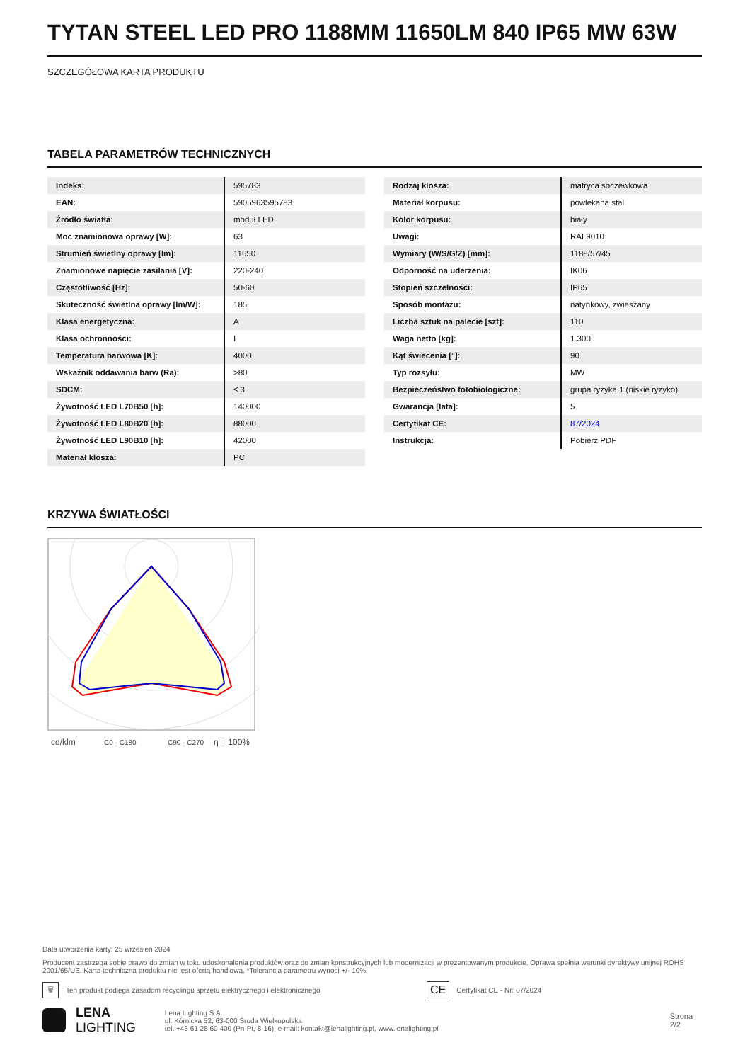TYTAN STEEL LED PRO 1188MM 11650LM 840 IP65 MW 63W
SZCZEGÓŁOWA KARTA PRODUKTU
TABELA PARAMETRÓW TECHNICZNYCH
| Indeks: | 595783 |
| EAN: | 5905963595783 |
| Źródło światła: | moduł LED |
| Moc znamionowa oprawy [W]: | 63 |
| Strumień świetlny oprawy [lm]: | 11650 |
| Znamionowe napięcie zasilania [V]: | 220-240 |
| Częstotliwość [Hz]: | 50-60 |
| Skuteczność świetlna oprawy [lm/W]: | 185 |
| Klasa energetyczna: | A |
| Klasa ochronności: | I |
| Temperatura barwowa [K]: | 4000 |
| Wskaźnik oddawania barw (Ra): | >80 |
| SDCM: | ≤ 3 |
| Żywotność LED L70B50 [h]: | 140000 |
| Żywotność LED L80B20 [h]: | 88000 |
| Żywotność LED L90B10 [h]: | 42000 |
| Materiał klosza: | PC |
| Rodzaj klosza: | matryca soczewkowa |
| Materiał korpusu: | powlekana stal |
| Kolor korpusu: | biały |
| Uwagi: | RAL9010 |
| Wymiary (W/S/G/Z) [mm]: | 1188/57/45 |
| Odporność na uderzenia: | IK06 |
| Stopień szczelności: | IP65 |
| Sposób montażu: | natynkowy, zwieszany |
| Liczba sztuk na palecie [szt]: | 110 |
| Waga netto [kg]: | 1.300 |
| Kąt świecenia [°]: | 90 |
| Typ rozsyłu: | MW |
| Bezpieczeństwo fotobiologiczne: | grupa ryzyka 1 (niskie ryzyko) |
| Gwarancja [lata]: | 5 |
| Certyfikat CE: | 87/2024 |
| Instrukcja: | Pobierz PDF |
KRZYWA ŚWIATŁOŚCI
cd/klm
C0 - C180
C90 - C270
η = 100%
Data utworzenia karty: 25 wrzesień 2024
Producent zastrzega sobie prawo do zmian w toku udoskonalenia produktów oraz do zmian konstrukcyjnych lub modernizacji w prezentowanym produkcie. Oprawa spełnia warunki dyrektywy unijnej ROHS 2001/65/UE. Karta techniczna produktu nie jest ofertą handlową. *Tolerancja parametru wynosi +/- 10%.
🗑 Ten produkt podlega zasadom recyclingu sprzętu elektrycznego i elektronicznego CE Certyfikat CE - Nr: 87/2024
LENA
LIGHTING
Lena Lighting S.A.
ul. Kórnicka 52, 63-000 Środa Wielkopolska
tel. +48 61 28 60 400 (Pn-Pt, 8-16), e-mail: kontakt@lenalighting.pl, www.lenalighting.pl
Strona 2/2